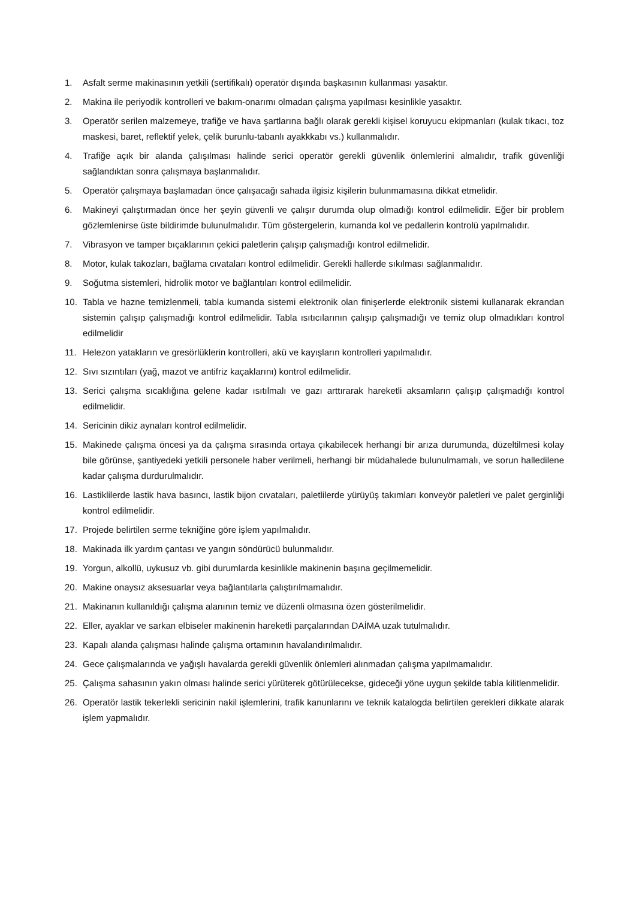1. Asfalt serme makinasının yetkili (sertifikalı) operatör dışında başkasının kullanması yasaktır.
2. Makina ile periyodik kontrolleri ve bakım-onarımı olmadan çalışma yapılması kesinlikle yasaktır.
3. Operatör serilen malzemeye, trafiğe ve hava şartlarına bağlı olarak gerekli kişisel koruyucu ekipmanları (kulak tıkacı, toz maskesi, baret, reflektif yelek, çelik burunlu-tabanlı ayakkkabı vs.) kullanmalıdır.
4. Trafiğe açık bir alanda çalışılması halinde serici operatör gerekli güvenlik önlemlerini almalıdır, trafik güvenliği sağlandıktan sonra çalışmaya başlanmalıdır.
5. Operatör çalışmaya başlamadan önce çalışacağı sahada ilgisiz kişilerin bulunmamasına dikkat etmelidir.
6. Makineyi çalıştırmadan önce her şeyin güvenli ve çalışır durumda olup olmadığı kontrol edilmelidir. Eğer bir problem gözlemlenirse üste bildirimde bulunulmalıdır. Tüm göstergelerin, kumanda kol ve pedallerin kontrolü yapılmalıdır.
7. Vibrasyon ve tamper bıçaklarının çekici paletlerin çalışıp çalışmadığı kontrol edilmelidir.
8. Motor, kulak takozları, bağlama cıvataları kontrol edilmelidir. Gerekli hallerde sıkılması sağlanmalıdır.
9. Soğutma sistemleri, hidrolik motor ve bağlantıları kontrol edilmelidir.
10. Tabla ve hazne temizlenmeli, tabla kumanda sistemi elektronik olan finişerlerde elektronik sistemi kullanarak ekrandan sistemin çalışıp çalışmadığı kontrol edilmelidir. Tabla ısıtıcılarının çalışıp çalışmadığı ve temiz olup olmadıkları kontrol edilmelidir
11. Helezon yatakların ve gresörlüklerin kontrolleri, akü ve kayışların kontrolleri yapılmalıdır.
12. Sıvı sızıntıları (yağ, mazot ve antifriz kaçaklarını) kontrol edilmelidir.
13. Serici çalışma sıcaklığına gelene kadar ısıtılmalı ve gazı arttırarak hareketli aksamların çalışıp çalışmadığı kontrol edilmelidir.
14. Sericinin dikiz aynaları kontrol edilmelidir.
15. Makinede çalışma öncesi ya da çalışma sırasında ortaya çıkabilecek herhangi bir arıza durumunda, düzeltilmesi kolay bile görünse, şantiyedeki yetkili personele haber verilmeli, herhangi bir müdahalede bulunulmamalı, ve sorun halledilene kadar çalışma durdurulmalıdır.
16. Lastiklilerde lastik hava basıncı, lastik bijon cıvataları, paletlilerde yürüyüş takımları konveyör paletleri ve palet gerginliği kontrol edilmelidir.
17. Projede belirtilen serme tekniğine göre işlem yapılmalıdır.
18. Makinada ilk yardım çantası ve yangın söndürücü bulunmalıdır.
19. Yorgun, alkollü, uykusuz vb. gibi durumlarda kesinlikle makinenin başına geçilmemelidir.
20. Makine onaysız aksesuarlar veya bağlantılarla çalıştırılmamalıdır.
21. Makinanın kullanıldığı çalışma alanının temiz ve düzenli olmasına özen gösterilmelidir.
22. Eller, ayaklar ve sarkan elbiseler makinenin hareketli parçalarından DAİMA uzak tutulmalıdır.
23. Kapalı alanda çalışması halinde çalışma ortamının havalandırılmalıdır.
24. Gece çalışmalarında ve yağışlı havalarda gerekli güvenlik önlemleri alınmadan çalışma yapılmamalıdır.
25. Çalışma sahasının yakın olması halinde serici yürüterek götürülecekse, gideceği yöne uygun şekilde tabla kilitlenmelidir.
26. Operatör lastik tekerlekli sericinin nakil işlemlerini, trafik kanunlarını ve teknik katalogda belirtilen gerekleri dikkate alarak işlem yapmalıdır.